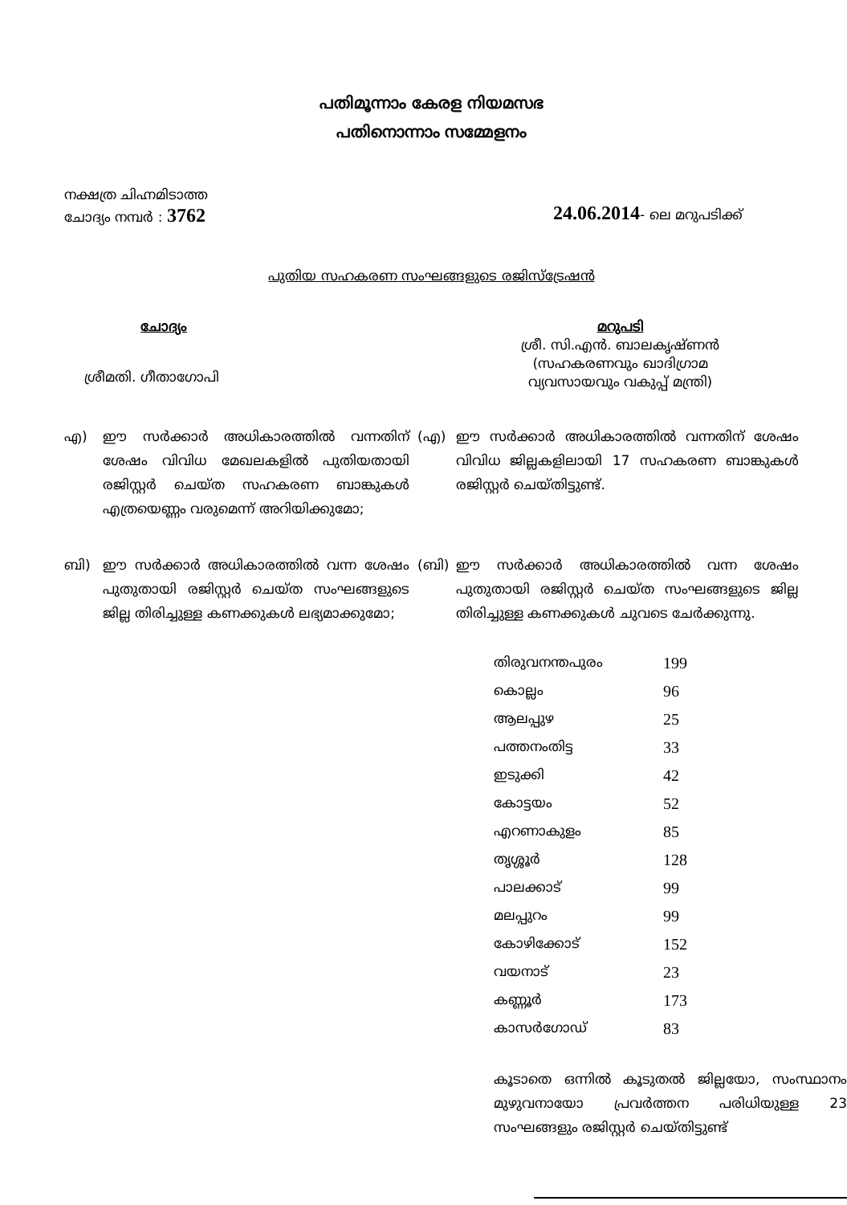പതിമൂന്നാം കേരള നിയമസഭ
പതിനൊന്നാം സമ്മേളനം
നക്ഷത്ര ചിഹ്നമിടാത്ത
ചോദ്യം നമ്പർ : 3762
24.06.2014- ലെ മറുപടിക്ക്
പുതിയ സഹകരണ സംഘങ്ങളുടെ രജിസ്ട്രേഷൻ
ചോദ്യം
ശ്രീമതി. ഗീതാഗോപി
മറുപടി
ശ്രീ. സി.എൻ. ബാലകൃഷ്ണൻ
(സഹകരണവും ഖാദിഗ്രാമ
വ്യവസായവും വകുപ്പ് മന്ത്രി)
എ) ഈ സർക്കാർ അധികാരത്തിൽ വന്നതിന് ശേഷം വിവിധ മേഖലകളിൽ പുതിയതായി രജിസ്റ്റർ ചെയ്ത സഹകരണ ബാങ്കുകൾ എത്രയെണ്ണം വരുമെന്ന് അറിയിക്കുമോ;
(എ) ഈ സർക്കാർ അധികാരത്തിൽ വന്നതിന് ശേഷം വിവിധ ജില്ലകളിലായി 17 സഹകരണ ബാങ്കുകൾ രജിസ്റ്റർ ചെയ്തിട്ടുണ്ട്.
ബി) ഈ സർക്കാർ അധികാരത്തിൽ വന്ന ശേഷം പുതുതായി രജിസ്റ്റർ ചെയ്ത സംഘങ്ങളുടെ ജില്ല തിരിച്ചുള്ള കണക്കുകൾ ലഭ്യമാക്കുമോ;
(ബി) ഈ സർക്കാർ അധികാരത്തിൽ വന്ന ശേഷം പുതുതായി രജിസ്റ്റർ ചെയ്ത സംഘങ്ങളുടെ ജില്ല തിരിച്ചുള്ള കണക്കുകൾ ചുവടെ ചേർക്കുന്നു.
| തിരുവനന്തപുരം | 199 |
| കൊല്ലം | 96 |
| ആലപ്പുഴ | 25 |
| പത്തനംതിട്ട | 33 |
| ഇടുക്കി | 42 |
| കോട്ടയം | 52 |
| എറണാകുളം | 85 |
| തൃശ്ശൂർ | 128 |
| പാലക്കാട് | 99 |
| മലപ്പുറം | 99 |
| കോഴിക്കോട് | 152 |
| വയനാട് | 23 |
| കണ്ണൂർ | 173 |
| കാസർഗോഡ് | 83 |
കൂടാതെ ഒന്നിൽ കൂടുതൽ ജില്ലയോ, സംസ്ഥാനം മുഴുവനായോ പ്രവർത്തന പരിധിയുള്ള 23 സംഘങ്ങളും രജിസ്റ്റർ ചെയ്തിട്ടുണ്ട്